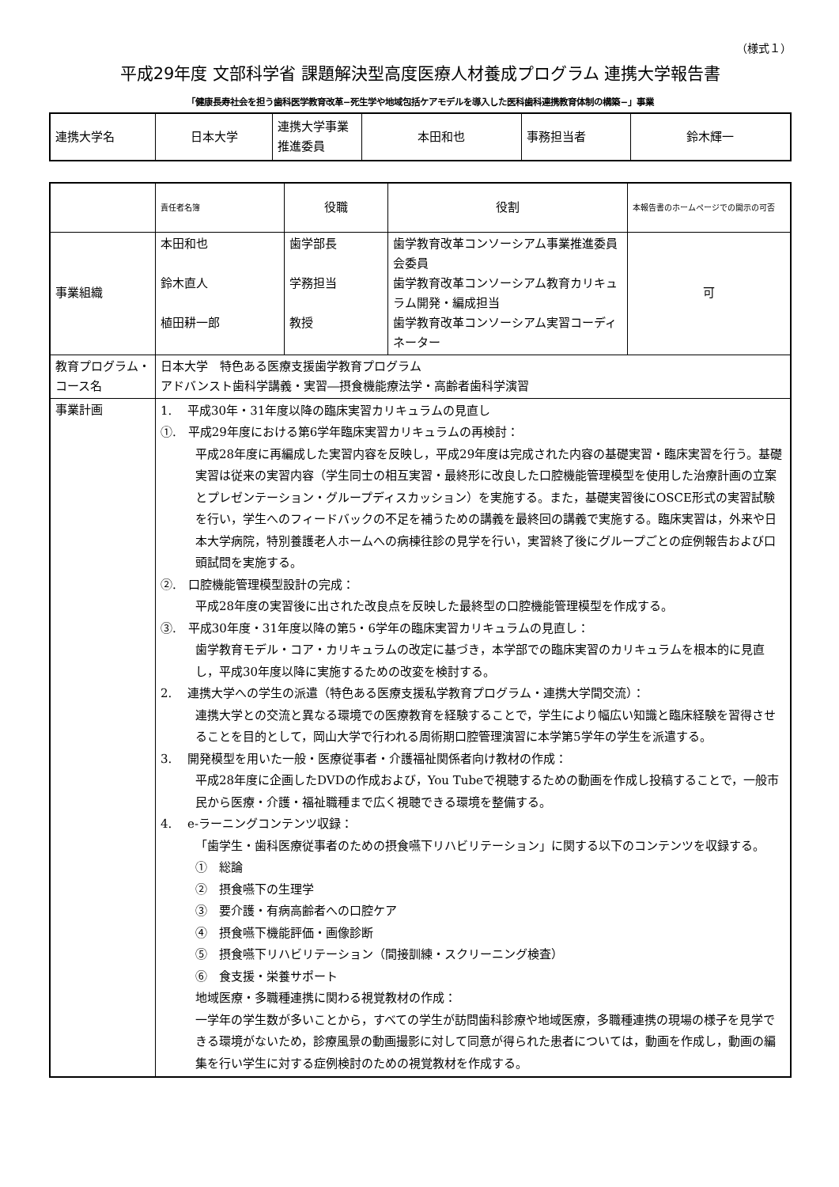（様式１）
平成29年度 文部科学省 課題解決型高度医療人材養成プログラム 連携大学報告書
「健康長寿社会を担う歯科医学教育改革−死生学や地域包括ケアモデルを導入した医科歯科連携教育体制の構築−」事業
| 連携大学名 | 日本大学 | 連携大学事業推進委員 | 本田和也 | 事務担当者 | 鈴木輝一 |
| | 責任者名簿 | 役職 | 役割 | 本報告書のホームページでの開示の可否 |
| 事業組織 | 本田和也 鈴木直人 植田耕一郎 | 歯学部長 学務担当 教授 | 歯学教育改革コンソーシアム事業推進委員会委員 歯学教育改革コンソーシアム教育カリキュラム開発・編成担当 歯学教育改革コンソーシアム実習コーディネーター | 可 |
| 教育プログラム・コース名 | 日本大学 特色ある医療支援歯学教育プログラム アドバンスト歯科学講義・実習―摂食機能療法学・高齢者歯科学演習 | | | |
| 事業計画 | 1. 平成30年・31年度以降の臨床実習カリキュラムの見直し ①. 平成29年度における第6学年臨床実習カリキュラムの再検討： 平成28年度に再編成した実習内容を反映し，平成29年度は完成された内容の基礎実習・臨床実習を行う。基礎実習は従来の実習内容（学生同士の相互実習・最終形に改良した口腔機能管理模型を使用した治療計画の立案とプレゼンテーション・グループディスカッション）を実施する。また，基礎実習後にOSCE形式の実習試験を行い，学生へのフィードバックの不足を補うための講義を最終回の講義で実施する。臨床実習は，外来や日本大学病院，特別養護老人ホームへの病棟往診の見学を行い，実習終了後にグループごとの症例報告および口頭試問を実施する。 ②. 口腔機能管理模型設計の完成： 平成28年度の実習後に出された改良点を反映した最終型の口腔機能管理模型を作成する。 ③. 平成30年度・31年度以降の第5・6学年の臨床実習カリキュラムの見直し： 歯学教育モデル・コア・カリキュラムの改定に基づき，本学部での臨床実習のカリキュラムを根本的に見直し，平成30年度以降に実施するための改変を検討する。 2. 連携大学への学生の派遣（特色ある医療支援私学教育プログラム・連携大学間交流）： 連携大学との交流と異なる環境での医療教育を経験することで，学生により幅広い知識と臨床経験を習得させることを目的として，岡山大学で行われる周術期口腔管理演習に本学第5学年の学生を派遣する。 3. 開発模型を用いた一般・医療従事者・介護福祉関係者向け教材の作成： 平成28年度に企画したDVDの作成および，You Tubeで視聴するための動画を作成し投稿することで，一般市民から医療・介護・福祉職種まで広く視聴できる環境を整備する。 4. e-ラーニングコンテンツ収録： 「歯学生・歯科医療従事者のための摂食嚥下リハビリテーション」に関する以下のコンテンツを収録する。 ① 総論 ② 摂食嚥下の生理学 ③ 要介護・有病高齢者への口腔ケア ④ 摂食嚥下機能評価・画像診断 ⑤ 摂食嚥下リハビリテーション（間接訓練・スクリーニング検査） ⑥ 食支援・栄養サポート 地域医療・多職種連携に関わる視覚教材の作成： 一学年の学生数が多いことから，すべての学生が訪問歯科診療や地域医療，多職種連携の現場の様子を見学できる環境がないため，診療風景の動画撮影に対して同意が得られた患者については，動画を作成し，動画の編集を行い学生に対する症例検討のための視覚教材を作成する。 | | | |